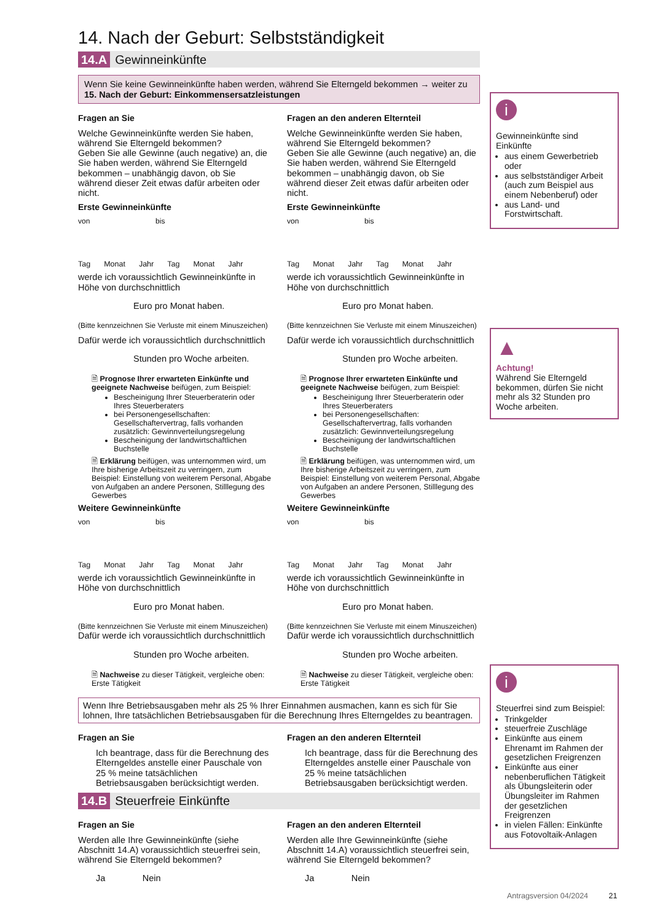14. Nach der Geburt: Selbstständigkeit
14.A Gewinneinkünfte
Wenn Sie keine Gewinneinkünfte haben werden, während Sie Elterngeld bekommen → weiter zu 15. Nach der Geburt: Einkommensersatzleistungen
Fragen an Sie
Welche Gewinneinkünfte werden Sie haben, während Sie Elterngeld bekommen?
Geben Sie alle Gewinne (auch negative) an, die Sie haben werden, während Sie Elterngeld bekommen – unabhängig davon, ob Sie während dieser Zeit etwas dafür arbeiten oder nicht.
Erste Gewinneinkünfte
von bis
Tag Monat Jahr Tag Monat Jahr
werde ich voraussichtlich Gewinneinkünfte in Höhe von durchschnittlich
Euro pro Monat haben.
(Bitte kennzeichnen Sie Verluste mit einem Minuszeichen)
Dafür werde ich voraussichtlich durchschnittlich
Stunden pro Woche arbeiten.
🗎 Prognose Ihrer erwarteten Einkünfte und geeignete Nachweise beifügen, zum Beispiel:
Bescheinigung Ihrer Steuerberaterin oder Ihres Steuerberaters
bei Personengesellschaften: Gesellschaftervertrag, falls vorhanden zusätzlich: Gewinnverteilungsregelung
Bescheinigung der landwirtschaftlichen Buchstelle
🗎 Erklärung beifügen, was unternommen wird, um Ihre bisherige Arbeitszeit zu verringern, zum Beispiel: Einstellung von weiterem Personal, Abgabe von Aufgaben an andere Personen, Stilllegung des Gewerbes
Weitere Gewinneinkünfte
von bis
Tag Monat Jahr Tag Monat Jahr
werde ich voraussichtlich Gewinneinkünfte in Höhe von durchschnittlich
Euro pro Monat haben.
(Bitte kennzeichnen Sie Verluste mit einem Minuszeichen)
Dafür werde ich voraussichtlich durchschnittlich
Stunden pro Woche arbeiten.
🗎 Nachweise zu dieser Tätigkeit, vergleiche oben: Erste Tätigkeit
Fragen an den anderen Elternteil
Welche Gewinneinkünfte werden Sie haben, während Sie Elterngeld bekommen?
Geben Sie alle Gewinne (auch negative) an, die Sie haben werden, während Sie Elterngeld bekommen – unabhängig davon, ob Sie während dieser Zeit etwas dafür arbeiten oder nicht.
Erste Gewinneinkünfte
von bis
Tag Monat Jahr Tag Monat Jahr
werde ich voraussichtlich Gewinneinkünfte in Höhe von durchschnittlich
Euro pro Monat haben.
(Bitte kennzeichnen Sie Verluste mit einem Minuszeichen)
Dafür werde ich voraussichtlich durchschnittlich
Stunden pro Woche arbeiten.
🗎 Prognose Ihrer erwarteten Einkünfte und geeignete Nachweise beifügen, zum Beispiel:
Bescheinigung Ihrer Steuerberaterin oder Ihres Steuerberaters
bei Personengesellschaften: Gesellschaftervertrag, falls vorhanden zusätzlich: Gewinnverteilungsregelung
Bescheinigung der landwirtschaftlichen Buchstelle
🗎 Erklärung beifügen, was unternommen wird, um Ihre bisherige Arbeitszeit zu verringern, zum Beispiel: Einstellung von weiterem Personal, Abgabe von Aufgaben an andere Personen, Stilllegung des Gewerbes
Weitere Gewinneinkünfte
von bis
Tag Monat Jahr Tag Monat Jahr
werde ich voraussichtlich Gewinneinkünfte in Höhe von durchschnittlich
Euro pro Monat haben.
(Bitte kennzeichnen Sie Verluste mit einem Minuszeichen)
Dafür werde ich voraussichtlich durchschnittlich
Stunden pro Woche arbeiten.
🗎 Nachweise zu dieser Tätigkeit, vergleiche oben: Erste Tätigkeit
Wenn Ihre Betriebsausgaben mehr als 25 % Ihrer Einnahmen ausmachen, kann es sich für Sie lohnen, Ihre tatsächlichen Betriebsausgaben für die Berechnung Ihres Elterngeldes zu beantragen.
Fragen an Sie
Ich beantrage, dass für die Berechnung des Elterngeldes anstelle einer Pauschale von 25 % meine tatsächlichen Betriebsausgaben berücksichtigt werden.
Fragen an den anderen Elternteil
Ich beantrage, dass für die Berechnung des Elterngeldes anstelle einer Pauschale von 25 % meine tatsächlichen Betriebsausgaben berücksichtigt werden.
14.B Steuerfreie Einkünfte
Fragen an Sie
Werden alle Ihre Gewinneinkünfte (siehe Abschnitt 14.A) voraussichtlich steuerfrei sein, während Sie Elterngeld bekommen?
Ja Nein
Fragen an den anderen Elternteil
Werden alle Ihre Gewinneinkünfte (siehe Abschnitt 14.A) voraussichtlich steuerfrei sein, während Sie Elterngeld bekommen?
Ja Nein
i
Gewinneinkünfte sind Einkünfte
aus einem Gewerbetrieb oder
aus selbstständiger Arbeit (auch zum Beispiel aus einem Nebenberuf) oder
aus Land- und Forstwirtschaft.
▲
Achtung!
Während Sie Elterngeld bekommen, dürfen Sie nicht mehr als 32 Stunden pro Woche arbeiten.
i
Steuerfrei sind zum Beispiel:
Trinkgelder
steuerfreie Zuschläge
Einkünfte aus einem Ehrenamt im Rahmen der gesetzlichen Freigrenzen
Einkünfte aus einer nebenberuflichen Tätigkeit als Übungsleiterin oder Übungsleiter im Rahmen der gesetzlichen Freigrenzen
in vielen Fällen: Einkünfte aus Fotovoltaik-Anlagen
Antragsversion 04/2024 21